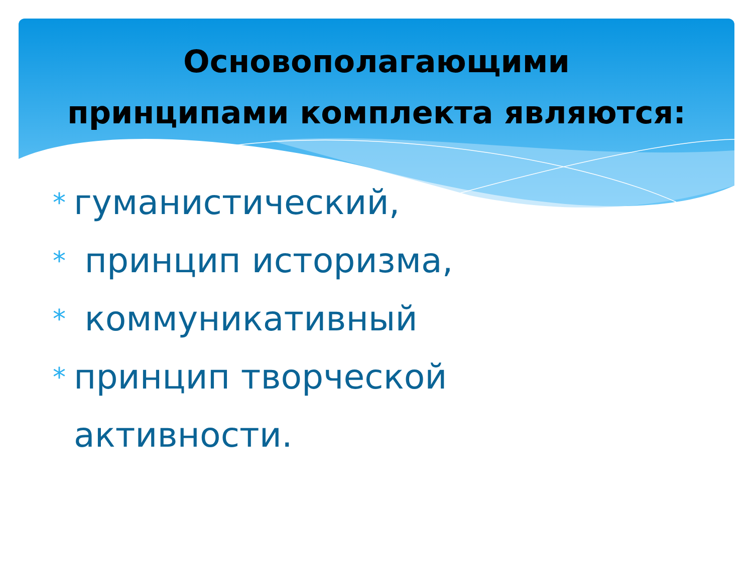Основополагающими
принципами комплекта являются:
* гуманистический,
* принцип историзма,
* коммуникативный
* принцип творческой
активности.